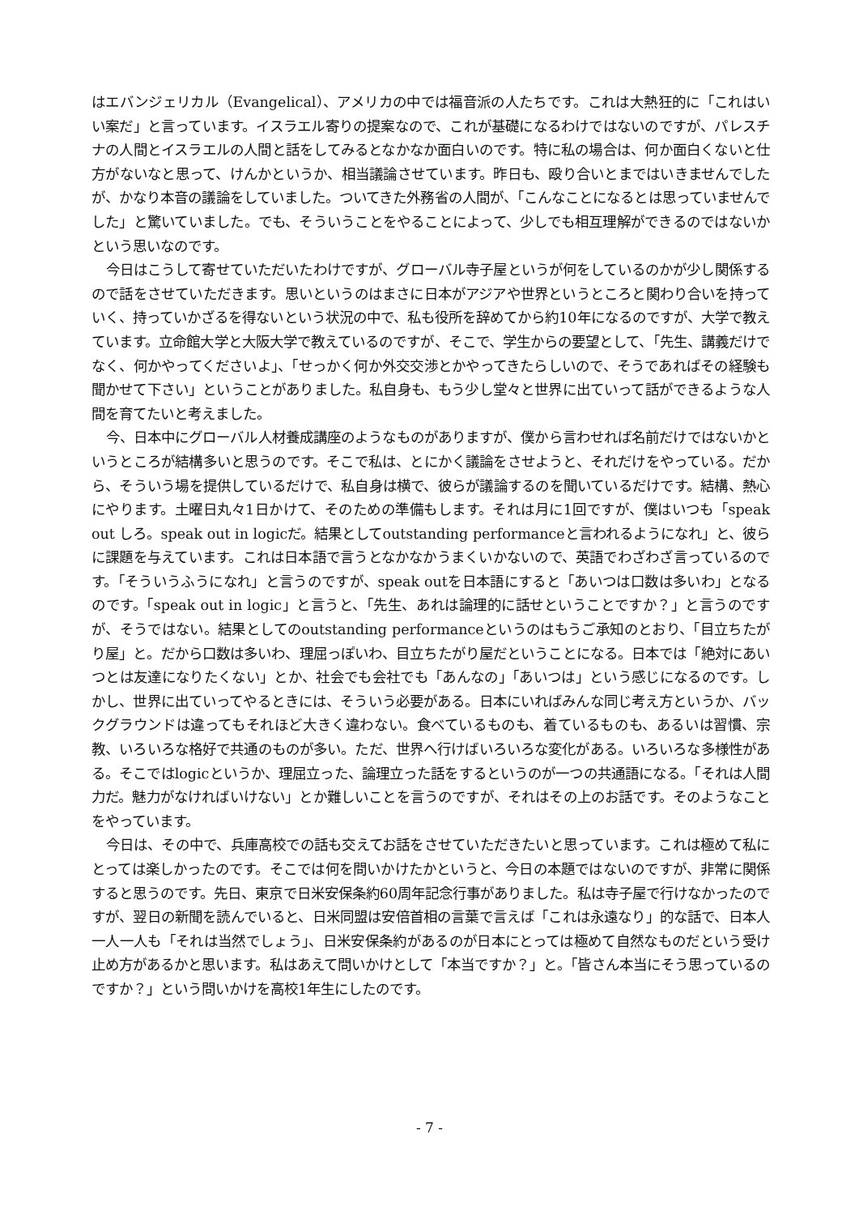はエバンジェリカル（Evangelical）、アメリカの中では福音派の人たちです。これは大熱狂的に「これはいい案だ」と言っています。イスラエル寄りの提案なので、これが基礎になるわけではないのですが、パレスチナの人間とイスラエルの人間と話をしてみるとなかなか面白いのです。特に私の場合は、何か面白くないと仕方がないなと思って、けんかというか、相当議論させています。昨日も、殴り合いとまではいきませんでしたが、かなり本音の議論をしていました。ついてきた外務省の人間が、「こんなことになるとは思っていませんでした」と驚いていました。でも、そういうことをやることによって、少しでも相互理解ができるのではないかという思いなのです。
今日はこうして寄せていただいたわけですが、グローバル寺子屋というが何をしているのかが少し関係するので話をさせていただきます。思いというのはまさに日本がアジアや世界というところと関わり合いを持っていく、持っていかざるを得ないという状況の中で、私も役所を辞めてから約10年になるのですが、大学で教えています。立命館大学と大阪大学で教えているのですが、そこで、学生からの要望として、「先生、講義だけでなく、何かやってくださいよ」、「せっかく何か外交交渉とかやってきたらしいので、そうであればその経験も聞かせて下さい」ということがありました。私自身も、もう少し堂々と世界に出ていって話ができるような人間を育てたいと考えました。
今、日本中にグローバル人材養成講座のようなものがありますが、僕から言わせれば名前だけではないかというところが結構多いと思うのです。そこで私は、とにかく議論をさせようと、それだけをやっている。だから、そういう場を提供しているだけで、私自身は横で、彼らが議論するのを聞いているだけです。結構、熱心にやります。土曜日丸々1日かけて、そのための準備もします。それは月に1回ですが、僕はいつも「speak out しろ。speak out in logicだ。結果としてoutstanding performanceと言われるようになれ」と、彼らに課題を与えています。これは日本語で言うとなかなかうまくいかないので、英語でわざわざ言っているのです。「そういうふうになれ」と言うのですが、speak outを日本語にすると「あいつは口数は多いわ」となるのです。「speak out in logic」と言うと、「先生、あれは論理的に話せということですか？」と言うのですが、そうではない。結果としてのoutstanding performanceというのはもうご承知のとおり、「目立ちたがり屋」と。だから口数は多いわ、理屈っぽいわ、目立ちたがり屋だということになる。日本では「絶対にあいつとは友達になりたくない」とか、社会でも会社でも「あんなの」「あいつは」という感じになるのです。しかし、世界に出ていってやるときには、そういう必要がある。日本にいればみんな同じ考え方というか、バックグラウンドは違ってもそれほど大きく違わない。食べているものも、着ているものも、あるいは習慣、宗教、いろいろな格好で共通のものが多い。ただ、世界へ行けばいろいろな変化がある。いろいろな多様性がある。そこではlogicというか、理屈立った、論理立った話をするというのが一つの共通語になる。「それは人間力だ。魅力がなければいけない」とか難しいことを言うのですが、それはその上のお話です。そのようなことをやっています。
今日は、その中で、兵庫高校での話も交えてお話をさせていただきたいと思っています。これは極めて私にとっては楽しかったのです。そこでは何を問いかけたかというと、今日の本題ではないのですが、非常に関係すると思うのです。先日、東京で日米安保条約60周年記念行事がありました。私は寺子屋で行けなかったのですが、翌日の新聞を読んでいると、日米同盟は安倍首相の言葉で言えば「これは永遠なり」的な話で、日本人一人一人も「それは当然でしょう」、日米安保条約があるのが日本にとっては極めて自然なものだという受け止め方があるかと思います。私はあえて問いかけとして「本当ですか？」と。「皆さん本当にそう思っているのですか？」という問いかけを高校1年生にしたのです。
- 7 -